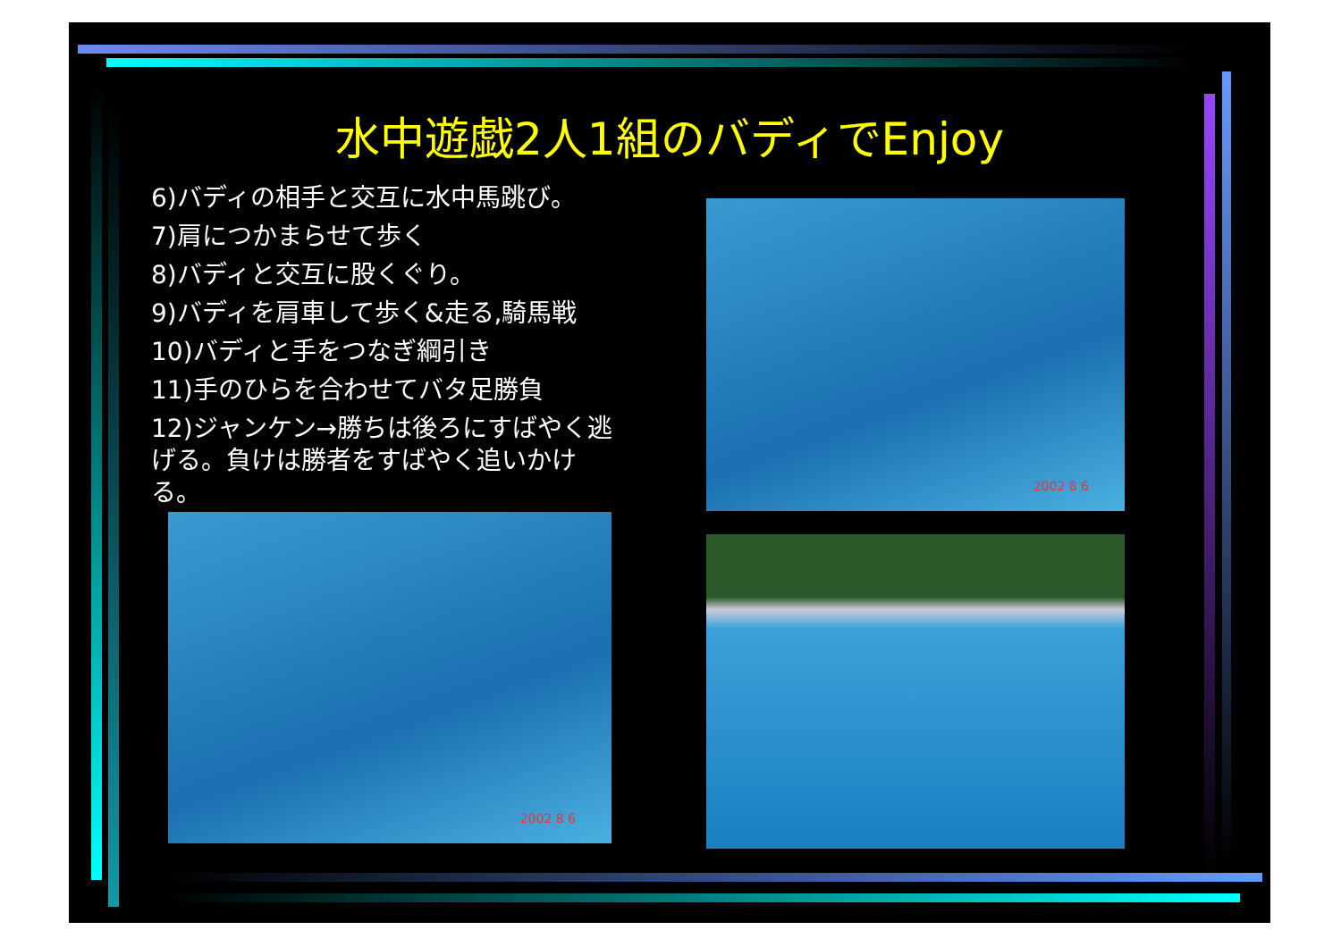水中遊戯2人1組のバディでEnjoy
6)バディの相手と交互に水中馬跳び。
7)肩につかまらせて歩く
8)バディと交互に股くぐり。
9)バディを肩車して歩く&走る,騎馬戦
10)バディと手をつなぎ綱引き
11)手のひらを合わせてバタ足勝負
12)ジャンケン→勝ちは後ろにすばやく逃げる。負けは勝者をすばやく追いかける。
2002 8 6
2002 8 6